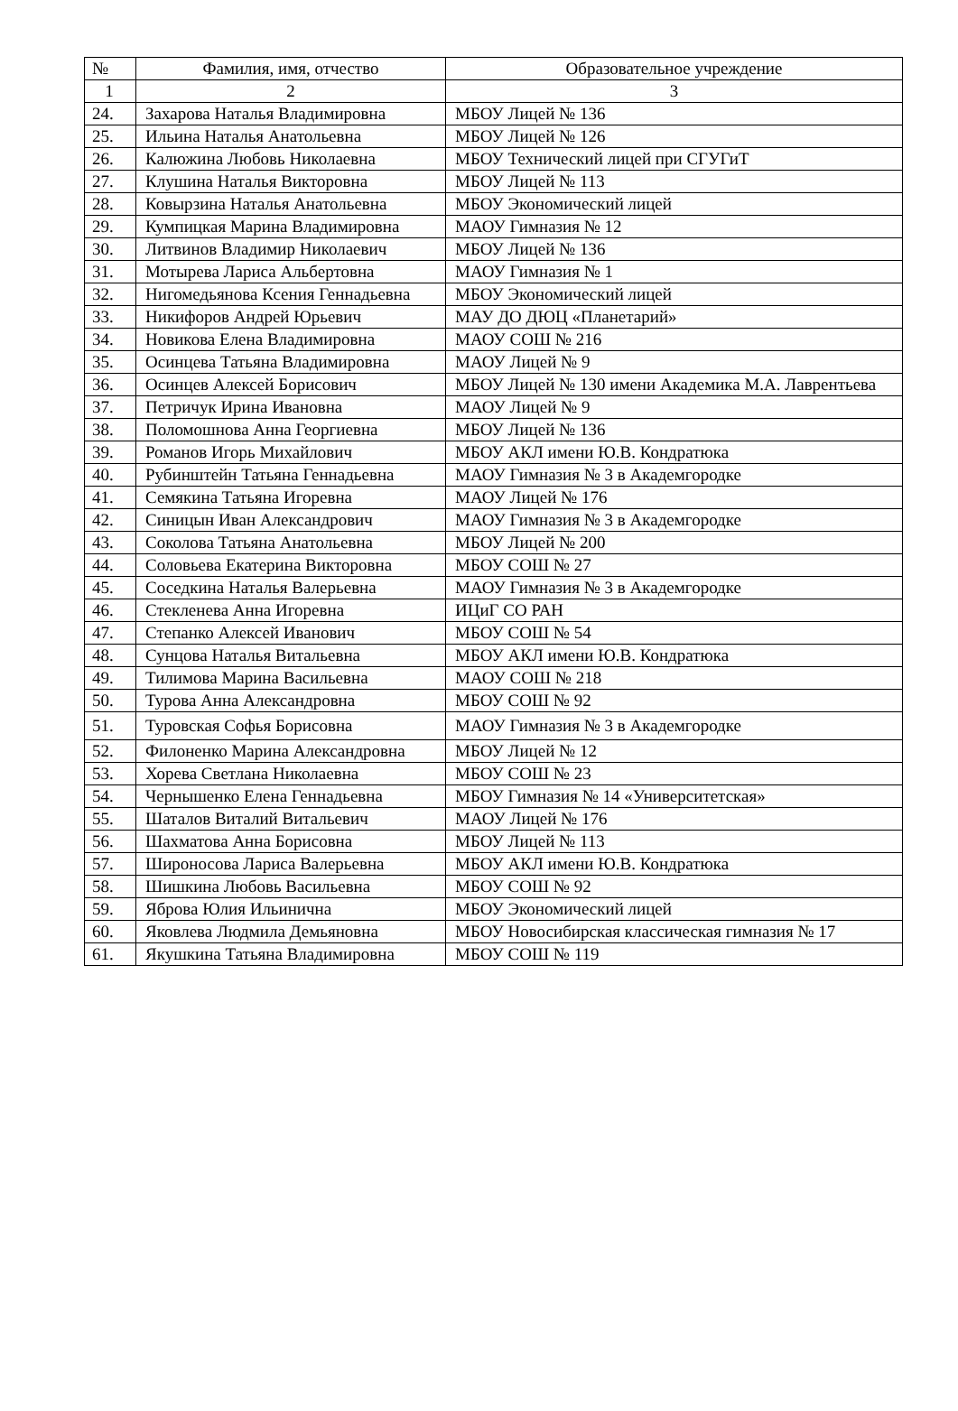| № | Фамилия, имя, отчество | Образовательное учреждение |
| --- | --- | --- |
| 1 | 2 | 3 |
| 24. | Захарова Наталья Владимировна | МБОУ Лицей № 136 |
| 25. | Ильина Наталья Анатольевна | МБОУ Лицей № 126 |
| 26. | Калюжина Любовь Николаевна | МБОУ Технический лицей при СГУГиТ |
| 27. | Клушина Наталья Викторовна | МБОУ Лицей № 113 |
| 28. | Ковырзина Наталья Анатольевна | МБОУ Экономический лицей |
| 29. | Кумпицкая Марина Владимировна | МАОУ Гимназия № 12 |
| 30. | Литвинов Владимир Николаевич | МБОУ Лицей № 136 |
| 31. | Мотырева Лариса Альбертовна | МАОУ Гимназия № 1 |
| 32. | Нигомедьянова Ксения Геннадьевна | МБОУ Экономический лицей |
| 33. | Никифоров Андрей Юрьевич | МАУ ДО ДЮЦ «Планетарий» |
| 34. | Новикова Елена Владимировна | МАОУ СОШ № 216 |
| 35. | Осинцева Татьяна Владимировна | МАОУ Лицей № 9 |
| 36. | Осинцев Алексей Борисович | МБОУ Лицей № 130 имени Академика М.А. Лаврентьева |
| 37. | Петричук Ирина Ивановна | МАОУ Лицей № 9 |
| 38. | Поломошнова Анна Георгиевна | МБОУ Лицей № 136 |
| 39. | Романов Игорь Михайлович | МБОУ АКЛ имени Ю.В. Кондратюка |
| 40. | Рубинштейн Татьяна Геннадьевна | МАОУ Гимназия № 3 в Академгородке |
| 41. | Семякина Татьяна Игоревна | МАОУ Лицей № 176 |
| 42. | Синицын Иван Александрович | МАОУ Гимназия № 3 в Академгородке |
| 43. | Соколова Татьяна Анатольевна | МБОУ Лицей № 200 |
| 44. | Соловьева Екатерина Викторовна | МБОУ СОШ № 27 |
| 45. | Соседкина Наталья Валерьевна | МАОУ Гимназия № 3 в Академгородке |
| 46. | Стекленева Анна Игоревна | ИЦиГ СО РАН |
| 47. | Степанко Алексей Иванович | МБОУ СОШ № 54 |
| 48. | Сунцова Наталья Витальевна | МБОУ АКЛ имени Ю.В. Кондратюка |
| 49. | Тилимова Марина Васильевна | МАОУ СОШ № 218 |
| 50. | Турова Анна Александровна | МБОУ СОШ № 92 |
| 51. | Туровская Софья Борисовна | МАОУ Гимназия № 3 в Академгородке |
| 52. | Филоненко Марина Александровна | МБОУ Лицей № 12 |
| 53. | Хорева Светлана Николаевна | МБОУ СОШ № 23 |
| 54. | Чернышенко Елена Геннадьевна | МБОУ Гимназия № 14 «Университетская» |
| 55. | Шаталов Виталий Витальевич | МАОУ Лицей № 176 |
| 56. | Шахматова Анна Борисовна | МБОУ Лицей № 113 |
| 57. | Широносова Лариса Валерьевна | МБОУ АКЛ имени Ю.В. Кондратюка |
| 58. | Шишкина Любовь Васильевна | МБОУ СОШ № 92 |
| 59. | Яброва Юлия Ильинична | МБОУ Экономический лицей |
| 60. | Яковлева Людмила Демьяновна | МБОУ Новосибирская классическая гимназия № 17 |
| 61. | Якушкина Татьяна Владимировна | МБОУ СОШ № 119 |